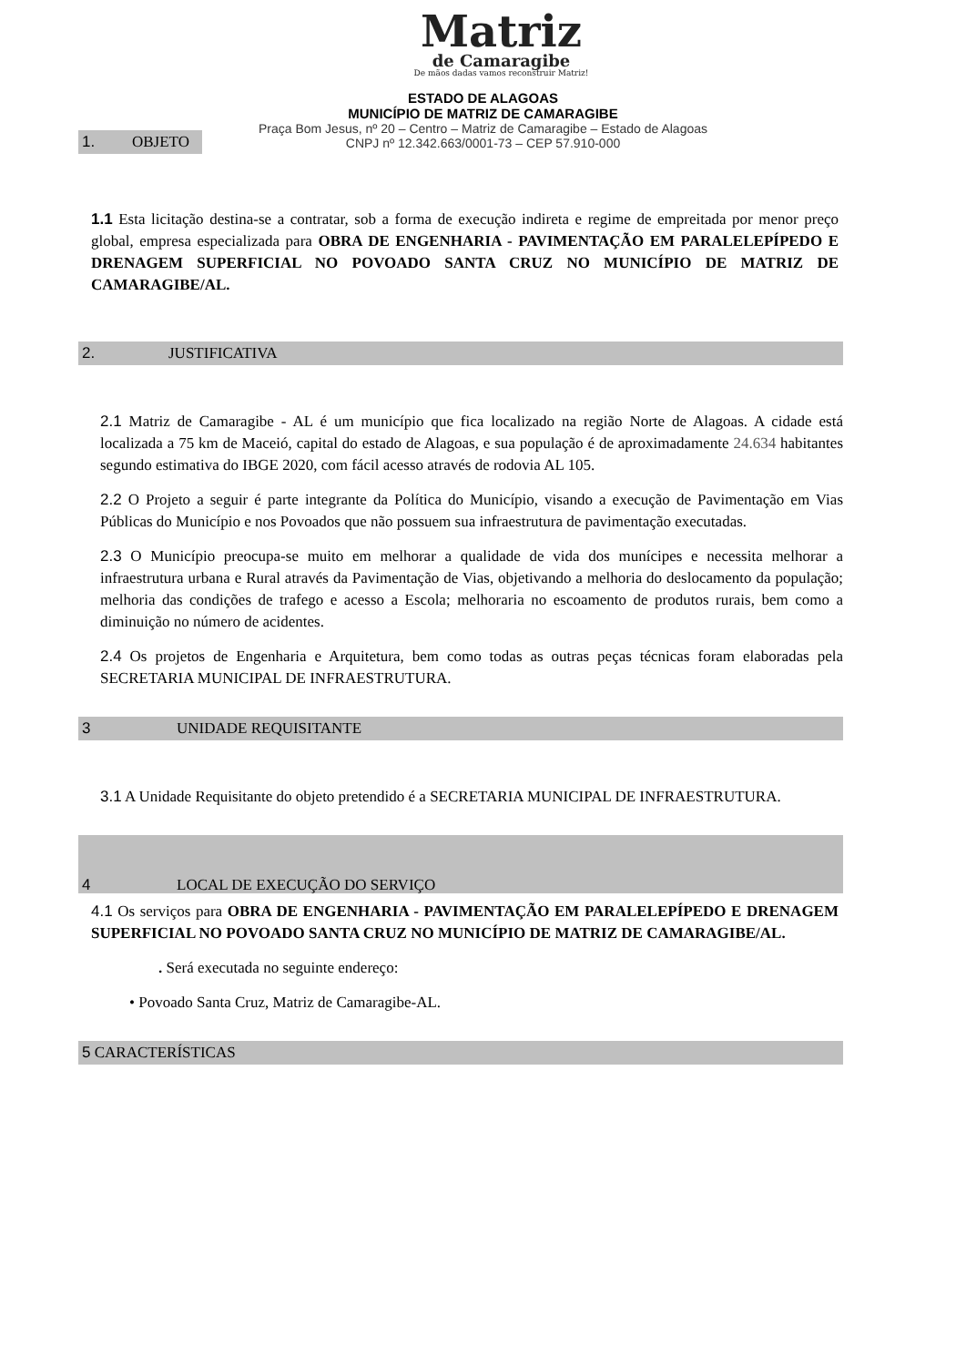Matriz
de Camaragibe
De mãos dadas vamos reconstruir Matriz!
ESTADO DE ALAGOAS
MUNICÍPIO DE MATRIZ DE CAMARAGIBE
Praça Bom Jesus, nº 20 – Centro – Matriz de Camaragibe – Estado de Alagoas
CNPJ nº 12.342.663/0001-73 – CEP 57.910-000
1. OBJETO
1.1 Esta licitação destina-se a contratar, sob a forma de execução indireta e regime de empreitada por menor preço global, empresa especializada para OBRA DE ENGENHARIA - PAVIMENTAÇÃO EM PARALELEPÍPEDO E DRENAGEM SUPERFICIAL NO POVOADO SANTA CRUZ NO MUNICÍPIO DE MATRIZ DE CAMARAGIBE/AL.
2. JUSTIFICATIVA
2.1 Matriz de Camaragibe - AL é um município que fica localizado na região Norte de Alagoas. A cidade está localizada a 75 km de Maceió, capital do estado de Alagoas, e sua população é de aproximadamente 24.634 habitantes segundo estimativa do IBGE 2020, com fácil acesso através de rodovia AL 105.
2.2 O Projeto a seguir é parte integrante da Política do Município, visando a execução de Pavimentação em Vias Públicas do Município e nos Povoados que não possuem sua infraestrutura de pavimentação executadas.
2.3 O Município preocupa-se muito em melhorar a qualidade de vida dos munícipes e necessita melhorar a infraestrutura urbana e Rural através da Pavimentação de Vias, objetivando a melhoria do deslocamento da população; melhoria das condições de trafego e acesso a Escola; melhoraria no escoamento de produtos rurais, bem como a diminuição no número de acidentes.
2.4 Os projetos de Engenharia e Arquitetura, bem como todas as outras peças técnicas foram elaboradas pela SECRETARIA MUNICIPAL DE INFRAESTRUTURA.
3 UNIDADE REQUISITANTE
3.1 A Unidade Requisitante do objeto pretendido é a SECRETARIA MUNICIPAL DE INFRAESTRUTURA.
4 LOCAL DE EXECUÇÃO DO SERVIÇO
4.1 Os serviços para OBRA DE ENGENHARIA - PAVIMENTAÇÃO EM PARALELEPÍPEDO E DRENAGEM SUPERFICIAL NO POVOADO SANTA CRUZ NO MUNICÍPIO DE MATRIZ DE CAMARAGIBE/AL.
. Será executada no seguinte endereço:
• Povoado Santa Cruz, Matriz de Camaragibe-AL.
5 CARACTERÍSTICAS